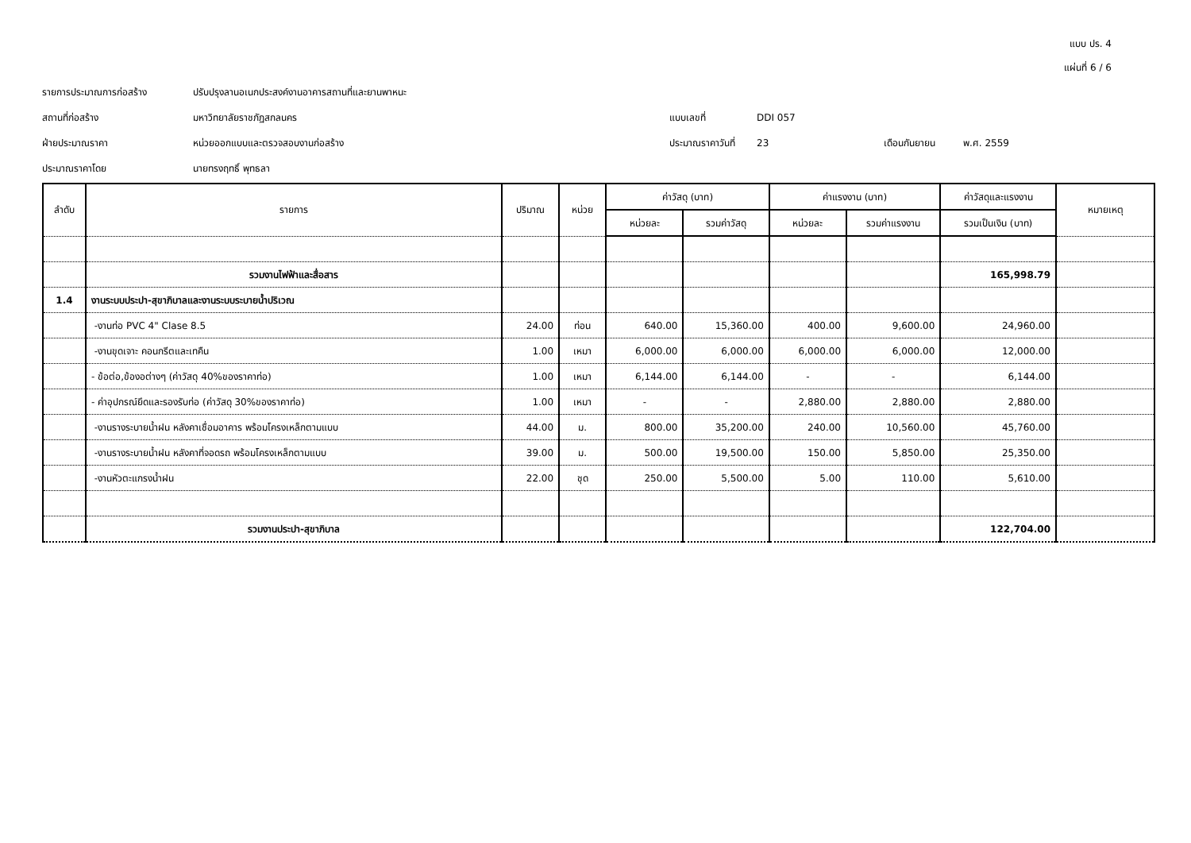แบบ ปร. 4
แผ่นที่ 6 / 6
รายการประมาณการก่อสร้าง
ปรับปรุงลานอเนกประสงค์งานอาคารสถานที่และยานพาหนะ
สถานที่ก่อสร้าง
มหาวิทยาลัยราชภัฏสกลนคร
แบบเลขที่
DDI 057
ฝ่ายประมาณราคา
หน่วยออกแบบและตรวจสอบงานก่อสร้าง
ประมาณราคาวันที่
23
เดือนกันยายน
พ.ศ. 2559
ประมาณราคาโดย
นายทรงฤทธิ์ พุทธลา
| ลำดับ | รายการ | ปริมาณ | หน่วย | ค่าวัสดุ (บาท) | | ค่าแรงงาน (บาท) | | ค่าวัสดุและแรงงาน | หมายเหตุ |
| --- | --- | --- | --- | --- | --- | --- | --- | --- | --- |
| | | | | หน่วยละ | รวมค่าวัสดุ | หน่วยละ | รวมค่าแรงงาน | รวมเป็นเงิน (บาท) | |
| | รวมงานไฟฟ้าและสื่อสาร | | | | | | | 165,998.79 | |
| 1.4 | งานระบบประปา-สุขาภิบาลและงานระบบระบายน้ำปริเวณ | | | | | | | | |
| | -งานท่อ PVC 4" Clase 8.5 | 24.00 | ท่อน | 640.00 | 15,360.00 | 400.00 | 9,600.00 | 24,960.00 | |
| | -งานขุดเจาะ คอนกรีตและเทคืน | 1.00 | เหมา | 6,000.00 | 6,000.00 | 6,000.00 | 6,000.00 | 12,000.00 | |
| | - ข้อต่อ,ข้องอต่างๆ (ค่าวัสดุ 40%ของราคาท่อ) | 1.00 | เหมา | 6,144.00 | 6,144.00 | - | - | 6,144.00 | |
| | - ค่าอุปกรณ์ยึดและรองรับท่อ (ค่าวัสดุ 30%ของราคาท่อ) | 1.00 | เหมา | - | - | 2,880.00 | 2,880.00 | 2,880.00 | |
| | -งานรางระบายน้ำฝน หลังคาเชื่อมอาคาร พร้อมโครงเหล็กตามแบบ | 44.00 | ม. | 800.00 | 35,200.00 | 240.00 | 10,560.00 | 45,760.00 | |
| | -งานรางระบายน้ำฝน หลังคาที่จอดรถ พร้อมโครงเหล็กตามแบบ | 39.00 | ม. | 500.00 | 19,500.00 | 150.00 | 5,850.00 | 25,350.00 | |
| | -งานหัวตะแกรงน้ำฝน | 22.00 | ชุด | 250.00 | 5,500.00 | 5.00 | 110.00 | 5,610.00 | |
| | รวมงานประปา-สุขาภิบาล | | | | | | | 122,704.00 | |